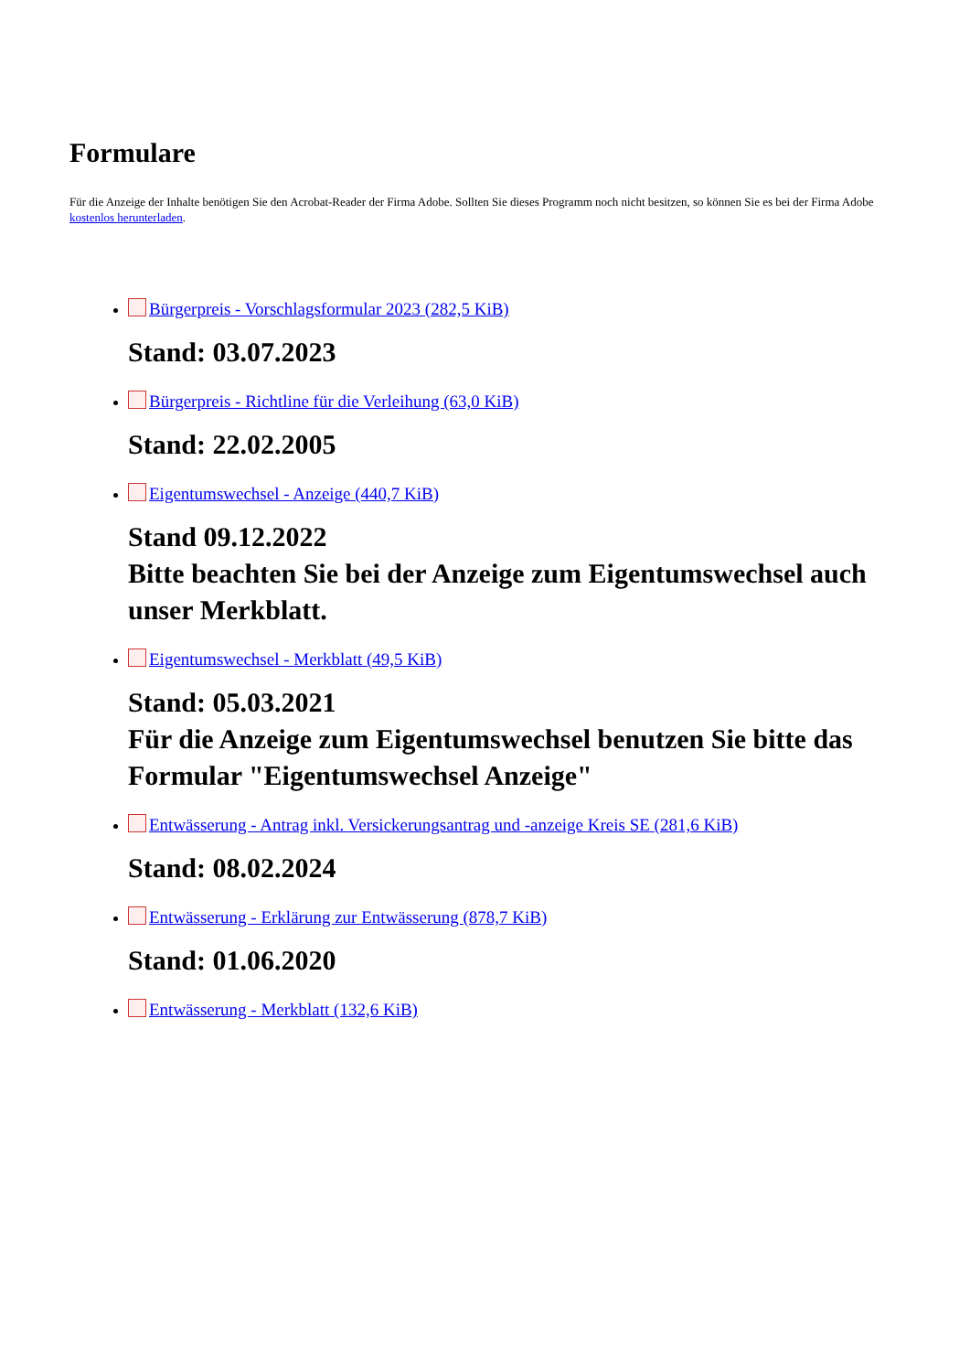Formulare
Für die Anzeige der Inhalte benötigen Sie den Acrobat-Reader der Firma Adobe. Sollten Sie dieses Programm noch nicht besitzen, so können Sie es bei der Firma Adobe kostenlos herunterladen.
Bürgerpreis - Vorschlagsformular 2023 (282,5 KiB)
Stand: 03.07.2023
Bürgerpreis - Richtline für die Verleihung (63,0 KiB)
Stand: 22.02.2005
Eigentumswechsel - Anzeige (440,7 KiB)
Stand 09.12.2022
Bitte beachten Sie bei der Anzeige zum Eigentumswechsel auch unser Merkblatt.
Eigentumswechsel - Merkblatt (49,5 KiB)
Stand: 05.03.2021
Für die Anzeige zum Eigentumswechsel benutzen Sie bitte das Formular "Eigentumswechsel Anzeige"
Entwässerung - Antrag inkl. Versickerungsantrag und -anzeige Kreis SE (281,6 KiB)
Stand: 08.02.2024
Entwässerung - Erklärung zur Entwässerung (878,7 KiB)
Stand: 01.06.2020
Entwässerung - Merkblatt (132,6 KiB)